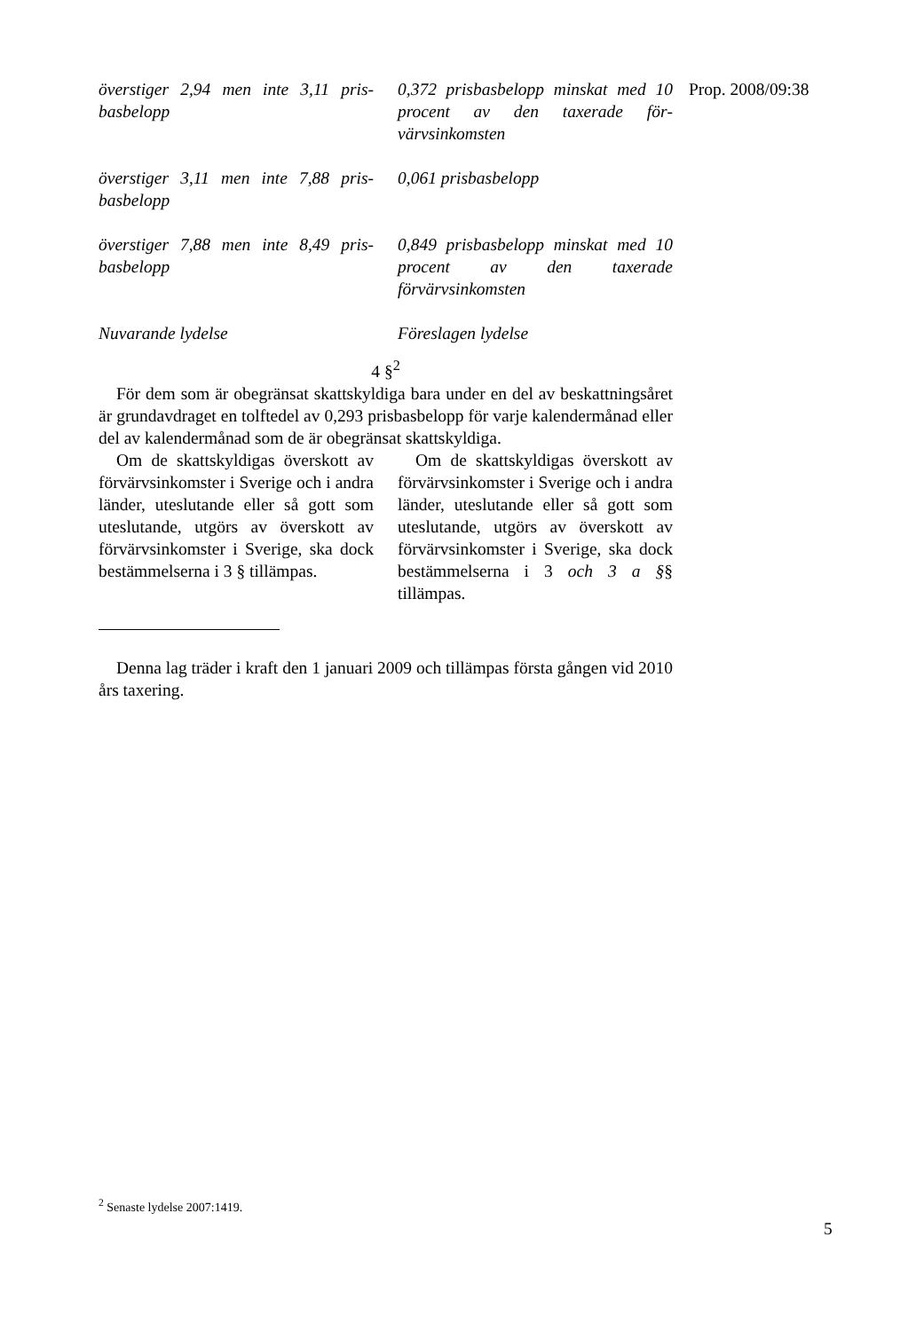Prop. 2008/09:38
överstiger 2,94 men inte 3,11 pris­basbelopp
0,372 prisbasbelopp minskat med 10 procent av den taxerade för­värvsinkomsten
överstiger 3,11 men inte 7,88 pris­basbelopp
0,061 prisbasbelopp
överstiger 7,88 men inte 8,49 pris­basbelopp
0,849 prisbasbelopp minskat med 10 procent av den taxerade förvärvsinkomsten
Nuvarande lydelse Föreslagen lydelse
4 §<sup>2</sup>
För dem som är obegränsat skattskyldiga bara under en del av beskattningsåret är grundavdraget en tolftedel av 0,293 prisbasbelopp för varje kalendermånad eller del av kalendermånad som de är obegränsat skattskyldiga.
Om de skattskyldigas överskott av förvärvsinkomster i Sverige och i andra länder, uteslutande eller så gott som uteslutande, utgörs av överskott av förvärvsinkomster i Sverige, ska dock bestämmelserna i 3 § tillämpas.
Om de skattskyldigas överskott av förvärvsinkomster i Sverige och i andra länder, uteslutande eller så gott som uteslutande, utgörs av överskott av förvärvsinkomster i Sverige, ska dock bestämmelserna i 3 och 3 a §§ tillämpas.
Denna lag träder i kraft den 1 januari 2009 och tillämpas första gången vid 2010 års taxering.
<sup>2</sup> Senaste lydelse 2007:1419.
5